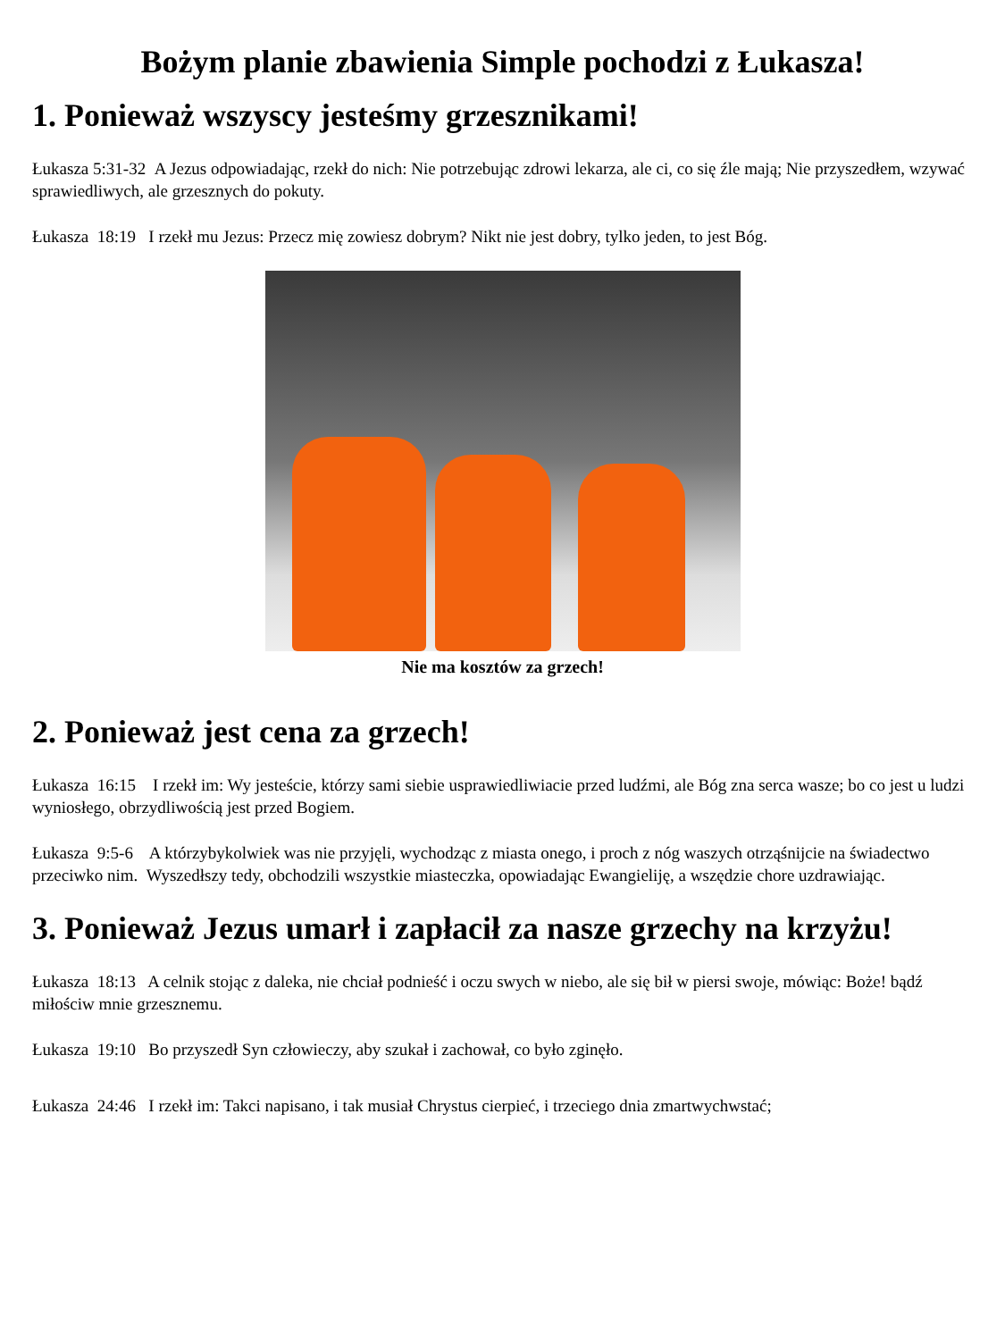Bożym planie zbawienia Simple pochodzi z Łukasza!
1. Ponieważ wszyscy jesteśmy grzesznikami!
Łukasza 5:31-32 A Jezus odpowiadając, rzekł do nich: Nie potrzebując zdrowi lekarza, ale ci, co się źle mają; Nie przyszedłem, wzywać sprawiedliwych, ale grzesznych do pokuty.
Łukasza 18:19 I rzekł mu Jezus: Przecz mię zowiesz dobrym? Nikt nie jest dobry, tylko jeden, to jest Bóg.
Nie ma kosztów za grzech!
2. Ponieważ jest cena za grzech!
Łukasza 16:15 I rzekł im: Wy jesteście, którzy sami siebie usprawiedliwiacie przed ludźmi, ale Bóg zna serca wasze; bo co jest u ludzi wyniosłego, obrzydliwością jest przed Bogiem.
Łukasza 9:5-6 A którzybykolwiek was nie przyjęli, wychodząc z miasta onego, i proch z nóg waszych otrząśnijcie na świadectwo przeciwko nim. Wyszedłszy tedy, obchodzili wszystkie miasteczka, opowiadając Ewangieliję, a wszędzie chore uzdrawiając.
3. Ponieważ Jezus umarł i zapłacił za nasze grzechy na krzyżu!
Łukasza 18:13 A celnik stojąc z daleka, nie chciał podnieść i oczu swych w niebo, ale się bił w piersi swoje, mówiąc: Boże! bądź miłościw mnie grzesznemu.
Łukasza 19:10 Bo przyszedł Syn człowieczy, aby szukał i zachował, co było zginęło.
Łukasza 24:46 I rzekł im: Takci napisano, i tak musiał Chrystus cierpieć, i trzeciego dnia zmartwychwstać;